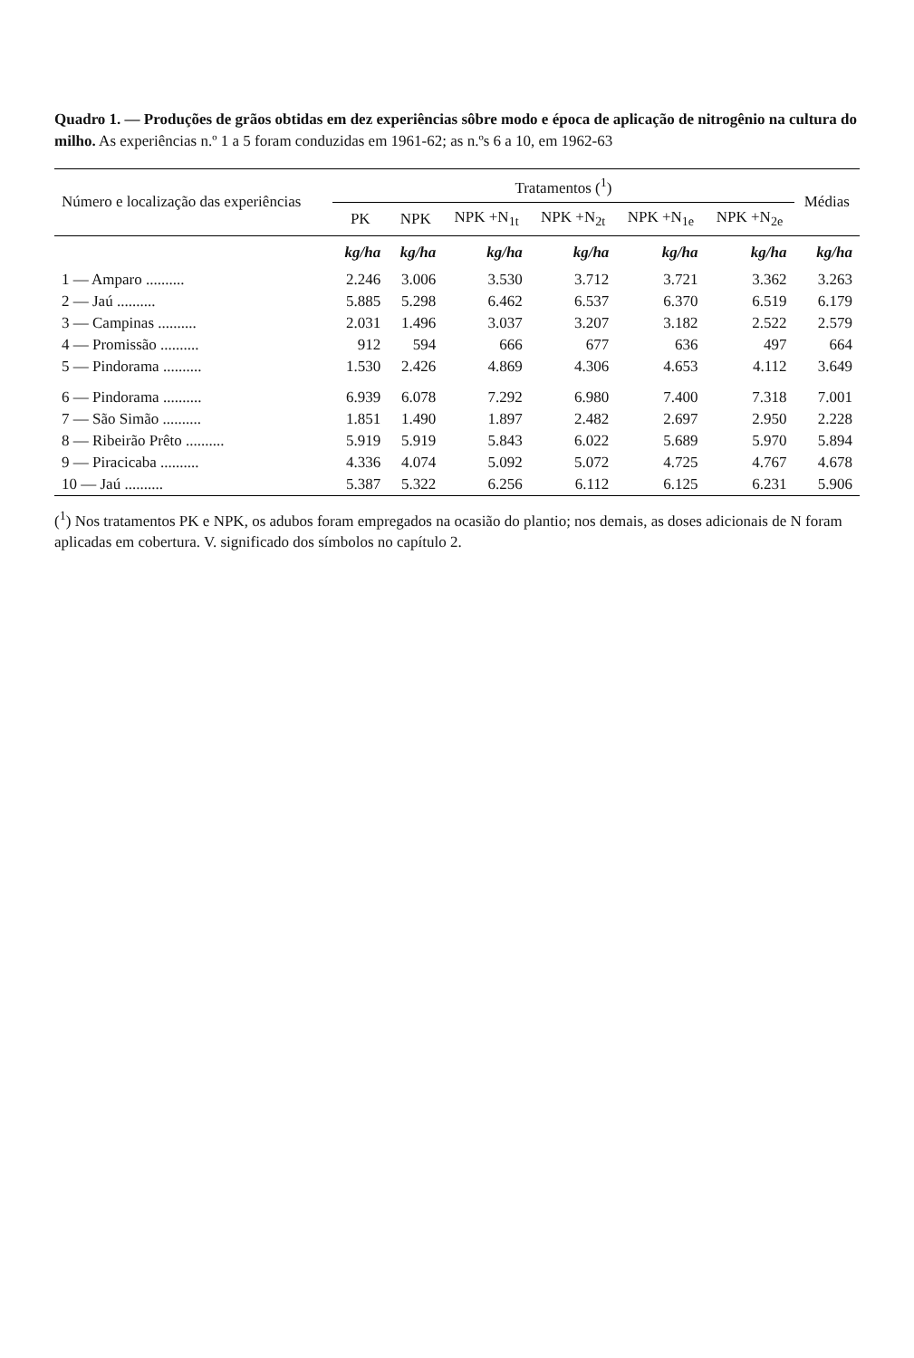Quadro 1. — Produções de grãos obtidas em dez experiências sôbre modo e época de aplicação de nitrogênio na cultura do milho. As experiências n.º 1 a 5 foram conduzidas em 1961-62; as n.ºs 6 a 10, em 1962-63
| Número e localização das experiências | Tratamentos (<sup>1</sup>) | | | | | | Médias |
| --- | --- | --- | --- | --- | --- | --- | --- |
| | PK | NPK | NPK +N<sub>1t</sub> | NPK +N<sub>2t</sub> | NPK +N<sub>1e</sub> | NPK +N<sub>2e</sub> | |
| | kg/ha | kg/ha | kg/ha | kg/ha | kg/ha | kg/ha | kg/ha |
| 1 — Amparo .......... | 2.246 | 3.006 | 3.530 | 3.712 | 3.721 | 3.362 | 3.263 |
| 2 — Jaú .......... | 5.885 | 5.298 | 6.462 | 6.537 | 6.370 | 6.519 | 6.179 |
| 3 — Campinas .......... | 2.031 | 1.496 | 3.037 | 3.207 | 3.182 | 2.522 | 2.579 |
| 4 — Promissão .......... | 912 | 594 | 666 | 677 | 636 | 497 | 664 |
| 5 — Pindorama .......... | 1.530 | 2.426 | 4.869 | 4.306 | 4.653 | 4.112 | 3.649 |
| 6 — Pindorama .......... | 6.939 | 6.078 | 7.292 | 6.980 | 7.400 | 7.318 | 7.001 |
| 7 — São Simão .......... | 1.851 | 1.490 | 1.897 | 2.482 | 2.697 | 2.950 | 2.228 |
| 8 — Ribeirão Prêto .......... | 5.919 | 5.919 | 5.843 | 6.022 | 5.689 | 5.970 | 5.894 |
| 9 — Piracicaba .......... | 4.336 | 4.074 | 5.092 | 5.072 | 4.725 | 4.767 | 4.678 |
| 10 — Jaú .......... | 5.387 | 5.322 | 6.256 | 6.112 | 6.125 | 6.231 | 5.906 |
(<sup>1</sup>) Nos tratamentos PK e NPK, os adubos foram empregados na ocasião do plantio; nos demais, as doses adicionais de N foram aplicadas em cobertura. V. significado dos símbolos no capítulo 2.